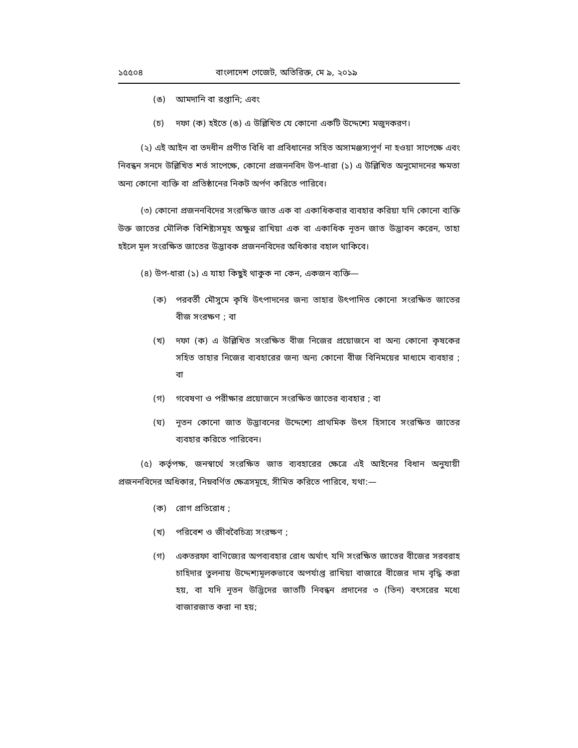১৫৫০৪ বাংলাদেশ গেজেট, অতিরিক্ত, মে ৯, ২০১৯
(ঙ) আমদানি বা রপ্তানি; এবং
(চ) দফা (ক) হইতে (ঙ) এ উল্লিখিত যে কোনো একটি উদ্দেশ্যে মজুদকরণ।
(২) এই আইন বা তদধীন প্রণীত বিধি বা প্রবিধানের সহিত অসামঞ্জস্যপূর্ণ না হওয়া সাপেক্ষে এবং নিবন্ধন সনদে উল্লিখিত শর্ত সাপেক্ষে, কোনো প্রজননবিদ উপ-ধারা (১) এ উল্লিখিত অনুমোদনের ক্ষমতা অন্য কোনো ব্যক্তি বা প্রতিষ্ঠানের নিকট অর্পণ করিতে পারিবে।
(৩) কোনো প্রজননবিদের সংরক্ষিত জাত এক বা একাধিকবার ব্যবহার করিয়া যদি কোনো ব্যক্তি উক্ত জাতের মৌলিক বিশিষ্ট্যসমূহ অক্ষুণ্ন রাখিয়া এক বা একাধিক নূতন জাত উদ্ভাবন করেন, তাহা হইলে মূল সংরক্ষিত জাতের উদ্ভাবক প্রজননবিদের অধিকার বহাল থাকিবে।
(৪) উপ-ধারা (১) এ যাহা কিছুই থাকুক না কেন, একজন ব্যক্তি—
(ক) পরবর্তী মৌসুমে কৃষি উৎপাদনের জন্য তাহার উৎপাদিত কোনো সংরক্ষিত জাতের বীজ সংরক্ষণ ; বা
(খ) দফা (ক) এ উল্লিখিত সংরক্ষিত বীজ নিজের প্রয়োজনে বা অন্য কোনো কৃষকের সহিত তাহার নিজের ব্যবহারের জন্য অন্য কোনো বীজ বিনিময়ের মাধ্যমে ব্যবহার ; বা
(গ) গবেষণা ও পরীক্ষার প্রয়োজনে সংরক্ষিত জাতের ব্যবহার ; বা
(ঘ) নূতন কোনো জাত উদ্ভাবনের উদ্দেশ্যে প্রাথমিক উৎস হিসাবে সংরক্ষিত জাতের ব্যবহার করিতে পারিবেন।
(৫) কর্তৃপক্ষ, জনস্বার্থে সংরক্ষিত জাত ব্যবহারের ক্ষেত্রে এই আইনের বিধান অনুযায়ী প্রজননবিদের অধিকার, নিম্নবর্ণিত ক্ষেত্রসমূহে, সীমিত করিতে পারিবে, যথা:—
(ক) রোগ প্রতিরোধ ;
(খ) পরিবেশ ও জীববৈচিত্র্য সংরক্ষণ ;
(গ) একতরফা বাণিজ্যের অপব্যবহার রোধ অর্থাৎ যদি সংরক্ষিত জাতের বীজের সরবরাহ চাহিদার তুলনায় উদ্দেশ্যমূলকভাবে অপর্যাপ্ত রাখিয়া বাজারে বীজের দাম বৃদ্ধি করা হয়, বা যদি নূতন উদ্ভিদের জাতটি নিবন্ধন প্রদানের ৩ (তিন) বৎসরের মধ্যে বাজারজাত করা না হয়;